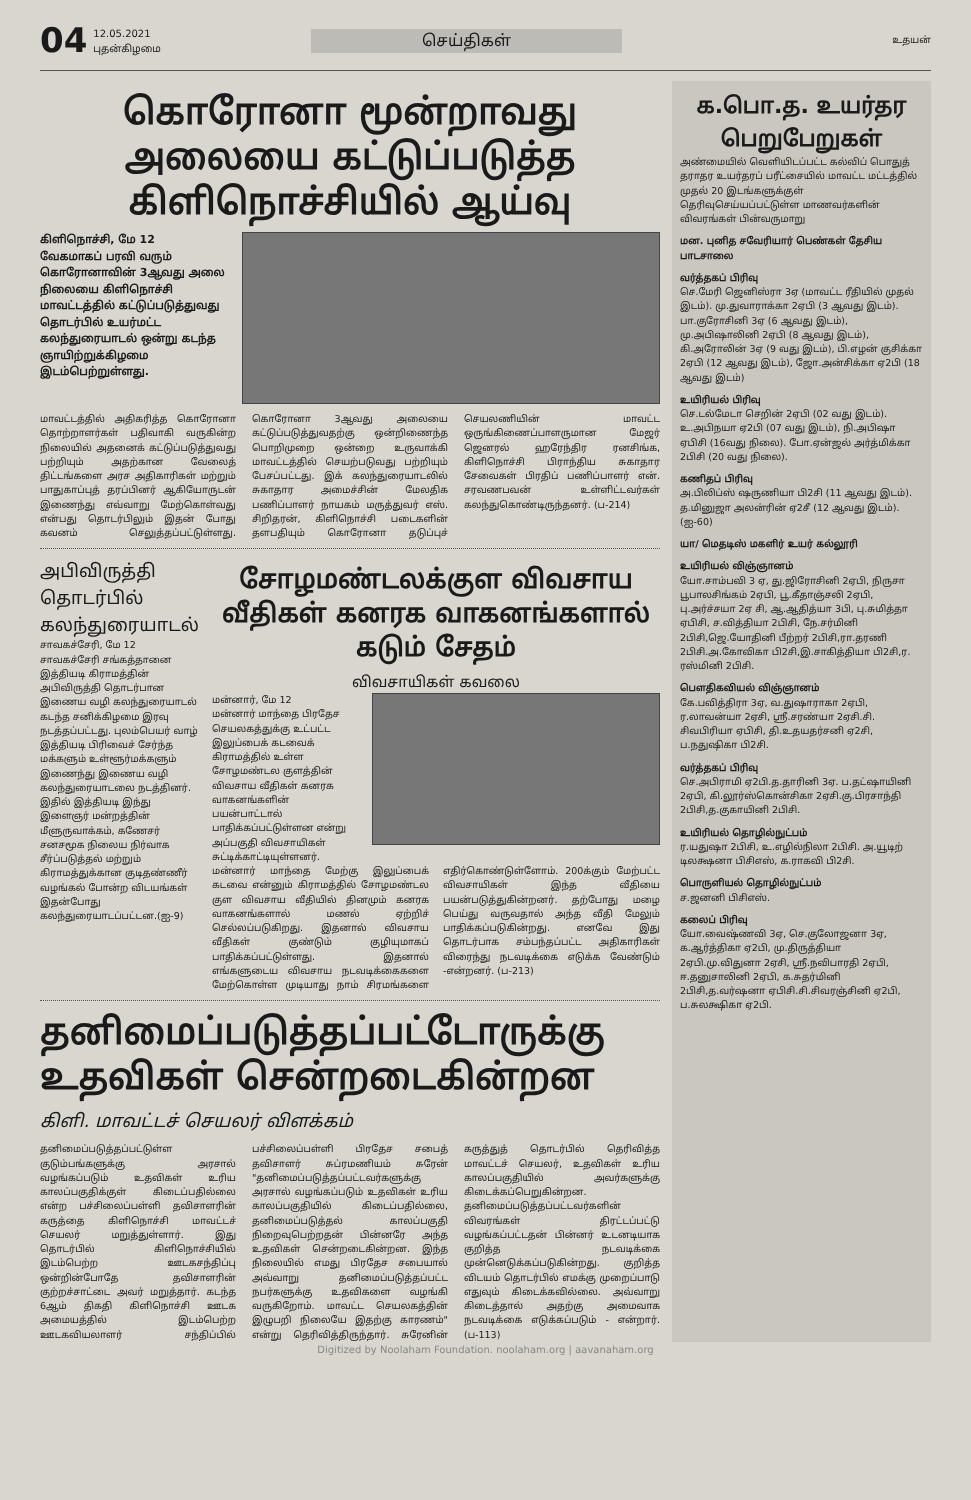04 12.05.2021
புதன்கிழமை செய்திகள் உதயன்
கொரோனா மூன்றாவது அலையை கட்டுப்படுத்த கிளிநொச்சியில் ஆய்வு
கிளிநொச்சி, மே 12
வேகமாகப் பரவி வரும் கொரோனாவின் 3ஆவது அலை நிலையை கிளிநொச்சி மாவட்டத்தில் கட்டுப்படுத்துவது தொடர்பில் உயர்மட்ட கலந்துரையாடல் ஒன்று கடந்த ஞாயிற்றுக்கிழமை இடம்பெற்றுள்ளது.
மாவட்டத்தில் அதிகரித்த கொரோனா தொற்றாளர்கள் பதிவாகி வருகின்ற நிலையில் அதனைக் கட்டுப்படுத்துவது பற்றியும் அதற்கான வேலைத் திட்டங்களை அரச அதிகாரிகள் மற்றும் பாதுகாப்புத் தரப்பினர் ஆகியோருடன் இணைந்து எவ்வாறு மேற்கொள்வது என்பது தொடர்பிலும் இதன் போது கவனம் செலுத்தப்பட்டுள்ளது. கொரோனா 3ஆவது அலையை கட்டுப்படுத்துவதற்கு ஒன்றிணைந்த பொறிமுறை ஒன்றை உருவாக்கி மாவட்டத்தில் செயற்படுவது பற்றியும் பேசப்பட்டது. இக் கலந்துரையாடலில் சுகாதார அமைச்சின் மேலதிக பணிப்பாளர் நாயகம் மருத்துவர் எஸ். சிறிதரன், கிளிநொச்சி படைகளின் தளபதியும் கொரோனா தடுப்புச் செயலணியின் மாவட்ட ஒருங்கிணைப்பாளருமான மேஜர் ஜெனரல் ஹரேந்திர ரனசிங்க, கிளிநொச்சி பிராந்திய சுகாதார சேவைகள் பிரதிப் பணிப்பாளர் என். சரவணபவன் உள்ளிட்டவர்கள் கலந்துகொண்டிருந்தனர். (ப-214)
அபிவிருத்தி தொடர்பில் கலந்துரையாடல்
சாவகச்சேரி, மே 12
சாவகச்சேரி சங்கத்தானை இத்தியடி கிராமத்தின் அபிவிருத்தி தொடர்பான இணைய வழி கலந்துரையாடல் கடந்த சனிக்கிழமை இரவு நடத்தப்பட்டது. புலம்பெயர் வாழ் இத்தியடி பிரிவைச் சேர்ந்த மக்களும் உள்ளூர்மக்களும் இணைந்து இணைய வழி கலந்துரையாடலை நடத்தினர். இதில் இத்தியடி இந்து இளைஞர் மன்றத்தின் மீளுருவாக்கம், கணேசர் சனசமூக நிலைய நிர்வாக சீர்ப்படுத்தல் மற்றும் கிராமத்துக்கான குடிதண்ணீர் வழங்கல் போன்ற விடயங்கள் இதன்போது கலந்துரையாடப்பட்டன.(ஐ-9)
சோழமண்டலக்குள விவசாய வீதிகள் கனரக வாகனங்களால் கடும் சேதம்
விவசாயிகள் கவலை
மன்னார், மே 12
மன்னார் மாந்தை பிரதேச செயலகத்துக்கு உட்பட்ட இலுப்பைக் கடவைக் கிராமத்தில் உள்ள சோழமண்டல குளத்தின் விவசாய வீதிகள் கனரக வாகனங்களின் பயன்பாட்டால் பாதிக்கப்பட்டுள்ளன என்று அப்பகுதி விவசாயிகள் சுட்டிக்காட்டியுள்ளனர்.
மன்னார் மாந்தை மேற்கு இலுப்பைக் கடவை என்னும் கிராமத்தில் சோழமண்டல குள விவசாய வீதியில் தினமும் கனரக வாகனங்களால் மணல் ஏற்றிச் செல்லப்படுகிறது. இதனால் விவசாய வீதிகள் குண்டும் குழியுமாகப் பாதிக்கப்பட்டுள்ளது. இதனால் எங்களுடைய விவசாய நடவடிக்கைகளை மேற்கொள்ள முடியாது நாம் சிரமங்களை எதிர்கொண்டுள்ளோம். 200க்கும் மேற்பட்ட விவசாயிகள் இந்த வீதியை பயன்படுத்துகின்றனர். தற்போது மழை பெய்து வருவதால் அந்த வீதி மேலும் பாதிக்கப்படுகின்றது. எனவே இது தொடர்பாக சம்பந்தப்பட்ட அதிகாரிகள் விரைந்து நடவடிக்கை எடுக்க வேண்டும் -என்றனர். (ப-213)
தனிமைப்படுத்தப்பட்டோருக்கு உதவிகள் சென்றடைகின்றன
கிளி. மாவட்டச் செயலர் விளக்கம்
தனிமைப்படுத்தப்பட்டுள்ள குடும்பங்களுக்கு அரசால் வழங்கப்படும் உதவிகள் உரிய காலப்பகுதிக்குள் கிடைப்பதில்லை என்ற பச்சிலைப்பள்ளி தவிசாளரின் கருத்தை கிளிநொச்சி மாவட்டச் செயலர் மறுத்துள்ளார். இது தொடர்பில் கிளிநொச்சியில் இடம்பெற்ற ஊடகசந்திப்பு ஒன்றின்போதே தவிசாளரின் குற்றச்சாட்டை அவர் மறுத்தார். கடந்த 6ஆம் திகதி கிளிநொச்சி ஊடக அமையத்தில் இடம்பெற்ற ஊடகவியலாளர் சந்திப்பில் பச்சிலைப்பள்ளி பிரதேச சபைத் தவிசாளர் சுப்ரமணியம் சுரேன் "தனிமைப்படுத்தப்பட்டவர்களுக்கு அரசால் வழங்கப்படும் உதவிகள் உரிய காலப்பகுதியில் கிடைப்பதில்லை, தனிமைப்படுத்தல் காலப்பகுதி நிறைவுபெற்றதன் பின்னரே அந்த உதவிகள் சென்றடைகின்றன. இந்த நிலையில் எமது பிரதேச சபையால் அவ்வாறு தனிமைப்படுத்தப்பட்ட நபர்களுக்கு உதவிகளை வழங்கி வருகிறோம். மாவட்ட செயலகத்தின் இழுபறி நிலையே இதற்கு காரணம்" என்று தெரிவித்திருந்தார். சுரேனின் கருத்துத் தொடர்பில் தெரிவித்த மாவட்டச் செயலர், உதவிகள் உரிய காலப்பகுதியில் அவர்களுக்கு கிடைக்கப்பெறுகின்றன. தனிமைப்படுத்தப்பட்டவர்களின் விவரங்கள் திரட்டப்பட்டு வழங்கப்பட்டதன் பின்னர் உடனடியாக குறித்த நடவடிக்கை முன்னெடுக்கப்படுகின்றது. குறித்த விடயம் தொடர்பில் எமக்கு முறைப்பாடு எதுவும் கிடைக்கவில்லை. அவ்வாறு கிடைத்தால் அதற்கு அமைவாக நடவடிக்கை எடுக்கப்படும் - என்றார். (ப-113)
க.பொ.த. உயர்தர பெறுபேறுகள்
அண்மையில் வெளியிடப்பட்ட கல்விப் பொதுத் தராதர உயர்தரப் பரீட்சையில் மாவட்ட மட்டத்தில் முதல் 20 இடங்களுக்குள் தெரிவுசெய்யப்பட்டுள்ள மாணவர்களின் விவரங்கள் பின்வருமாறு
மன. புனித சவேரியார் பெண்கள் தேசிய பாடசாலை
வர்த்தகப் பிரிவு
செ.மேரி ஜெனிஸ்ரா 3ஏ (மாவட்ட ரீதியில் முதல் இடம்). மு.துவாராக்கா 2ஏபி (3 ஆவது இடம்). பா.குரோசினி 3ஏ (6 ஆவது இடம்), மு.அபிஷாலினி 2ஏபி (8 ஆவது இடம்), கி.அரோலின் 3ஏ (9 வது இடம்), பி.எழன் குசிக்கா 2ஏபி (12 ஆவது இடம்), ஜோ.அன்சிக்கா ஏ2பி (18 ஆவது இடம்)
உயிரியல் பிரிவு
செ.டல்மேடா செறின் 2ஏபி (02 வது இடம்). உ.அபிநயா ஏ2பி (07 வது இடம்), நி.அபிஷா ஏபிசி (16வது நிலை). போ.ஏன்ஜல் அர்த்மிக்கா 2பிசி (20 வது நிலை).
கணிதப் பிரிவு
அ.பிலிப்ஸ் ஷருணியா பி2சி (11 ஆவது இடம்). த.மினுஜா அலன்ரின் ஏ2சீ (12 ஆவது இடம்).(ஐ-60)
யா/ மெதடிஸ் மகளிர் உயர் கல்லூரி
உயிரியல் விஞ்ஞானம்
யோ.சாம்பவி 3 ஏ, து.ஜிரோசினி 2ஏபி, நிருசா பூபாலசிங்கம் 2ஏபி, பூ.கீதாஞ்சலி 2ஏபி, பு.அர்ச்சயா 2ஏ சி, ஆ.ஆதித்யா 3பி, பு.சுமித்தா ஏபிசி, ச.வித்தியா 2பிசி, நே.சர்மினி 2பிசி,ஜெ.யோதினி பீற்றர் 2பிசி,ரா.தரணி 2பிசி.அ.கோவிகா பி2சி,இ.சாகித்தியா பி2சி,ர. ரஸ்மினி 2பிசி.
பௌதிகவியல் விஞ்ஞானம்
கே.பவித்திரா 3ஏ, வ.துஷாராகா 2ஏபி, ர.லாவன்யா 2ஏசி, ஸ்ரீ.சரண்யா 2ஏசி.சி. சிவபிரியா ஏபிசி, தி.உதயதர்சனி ஏ2சி, ப.நதுஷிகா பி2சி.
வர்த்தகப் பிரிவு
செ.அபிராமி ஏ2பி.த.தாரினி 3ஏ. ப.தட்ஷாயினி 2ஏபி, கி.லூர்ஸ்கொன்சிகா 2ஏசி.கு.பிரசாந்தி 2பிசி,த.குகாயினி 2பிசி.
உயிரியல் தொழில்நுட்பம்
ர.யதுஷா 2பிசி, உ.எழில்நிலா 2பிசி. அ.யூடிற் டிலக்ஷனா பிசிஎஸ், க.ராகவி பி2சி.
பொருளியல் தொழில்நுட்பம்
ச.ஜனனி பிசிஎஸ்.
கலைப் பிரிவு
யோ.வைஷ்ணவி 3ஏ, செ.குலோஜனா 3ஏ, க.ஆர்த்திகா ஏ2பி, மு.திருத்தியா 2ஏபி.மு.விதுனா 2ஏசி, ஸ்ரீ.நவிபாரதி 2ஏபி, ஈ.தனுசாலினி 2ஏபி, க.சுதர்மினி 2பிசி,த.வர்ஷனா ஏபிசி.சி.சிவரஞ்சினி ஏ2பி, ப.சுலக்ஷிகா ஏ2பி.
Digitized by Noolaham Foundation. noolaham.org | aavanaham.org